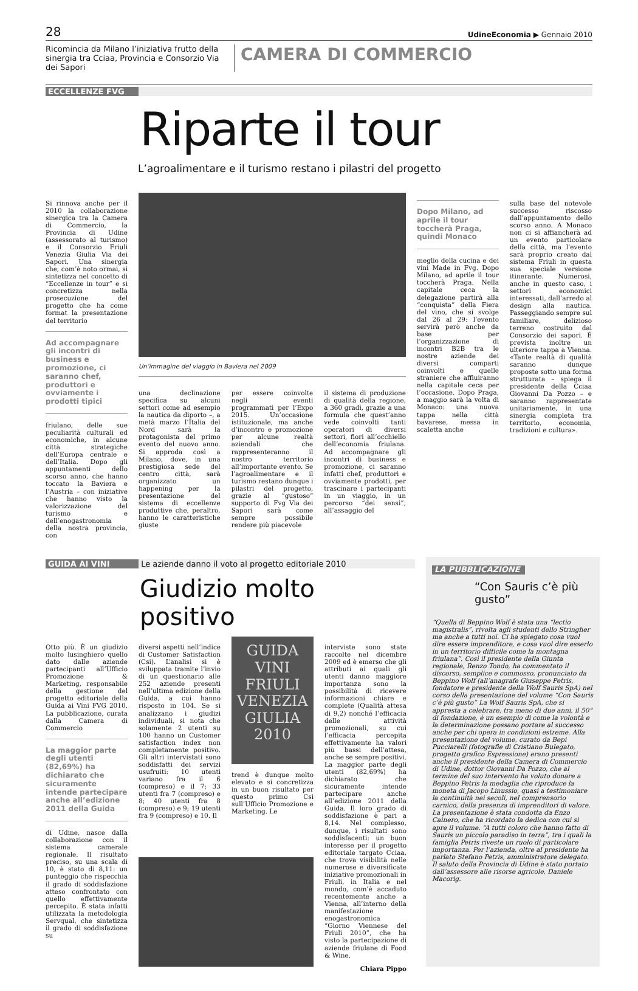28 UdineEconomia ▶ Gennaio 2010
Ricomincia da Milano l’iniziativa frutto della sinergia tra Cciaa, Provincia e Consorzio Via dei Sapori
CAMERA DI COMMERCIO
ECCELLENZE FVG
Riparte il tour
L’agroalimentare e il turismo restano i pilastri del progetto
Si rinnova anche per il 2010 la collaborazione sinergica tra la Camera di Commercio, la Provincia di Udine (assessorato al turismo) e il Consorzio Friuli Venezia Giulia Via dei Sapori. Una sinergia che, com’è noto ormai, si sintetizza nel concetto di “Eccellenze in tour” e si concretizza nella prosecuzione del progetto che ha come format la presentazione del territorio
Ad accompagnare gli incontri di business e promozione, ci saranno chef, produttori e ovviamente i prodotti tipici
friulano, delle sue peculiarità culturali ed economiche, in alcune città strategiche dell’Europa centrale e dell’Italia. Dopo gli appuntamenti dello scorso anno, che hanno toccato la Baviera e l’Austria – con iniziative che hanno visto la valorizzazione del turismo e dell’enogastronomia della nostra provincia, con
Un’immagine del viaggio in Baviera nel 2009
una declinazione specifica su alcuni settori come ad esempio la nautica da diporto –, a metà marzo l’Italia del Nord sarà la protagonista del primo evento del nuovo anno. Si approda così a Milano, dove, in una prestigiosa sede del centro città, sarà organizzato un happening per la presentazione del sistema di eccellenze produttive che, peraltro, hanno le caratteristiche giuste
per essere coinvolte negli eventi programmati per l’Expo 2015. Un’occasione istituzionale, ma anche d’incontro e promozione per alcune realtà aziendali che rappresenteranno il nostro territorio all’importante evento. Se l’agroalimentare e il turismo restano dunque i pilastri del progetto, grazie al “gustoso” supporto di Fvg Via dei Sapori sarà come sempre possibile rendere più piacevole
il sistema di produzione di qualità della regione, a 360 gradi, grazie a una formula che quest’anno vede coinvolti tanti operatori di diversi settori, fiori all’occhiello dell’economia friulana. Ad accompagnare gli incontri di business e promozione, ci saranno infatti chef, produttori e ovviamente prodotti, per trascinare i partecipanti in un viaggio, in un percorso “dei sensi”, all’assaggio del
Dopo Milano, ad aprile il tour toccherà Praga, quindi Monaco
meglio della cucina e dei vini Made in Fvg. Dopo Milano, ad aprile il tour toccherà Praga. Nella capitale ceca la delegazione partirà alla “conquista” della Fiera del vino, che si svolge dal 26 al 29: l’evento servirà però anche da base per l’organizzazione di incontri B2B tra le nostre aziende dei diversi comparti coinvolti e quelle straniere che affluiranno nella capitale ceca per l’occasione. Dopo Praga, a maggio sarà la volta di Monaco: una nuova tappa nella città bavarese, messa in scaletta anche
sulla base del notevole successo riscosso dall’appuntamento dello scorso anno. A Monaco non ci si affiancherà ad un evento particolare della città, ma l’evento sarà proprio creato dal sistema Friuli in questa sua speciale versione itinerante. Numerosi, anche in questo caso, i settori economici interessati, dall’arredo al design alla nautica. Passeggiando sempre sul familiare, delizioso terreno costruito dal Consorzio dei sapori. È prevista inoltre un ulteriore tappa a Vienna. «Tante realtà di qualità saranno dunque proposte sotto una forma strutturata – spiega il presidente della Cciaa Giovanni Da Pozzo – e saranno rappresentate unitariamente, in una sinergia completa tra territorio, economia, tradizioni e cultura».
GUIDA AI VINI Le aziende danno il voto al progetto editoriale 2010
Giudizio molto positivo
Otto più. È un giudizio molto lusinghiero quello dato dalle aziende partecipanti all’Ufficio Promozione & Marketing, responsabile della gestione del progetto editoriale della Guida ai Vini FVG 2010. La pubblicazione, curata dalla Camera di Commercio
La maggior parte degli utenti (82,69%) ha dichiarato che sicuramente intende partecipare anche all’edizione 2011 della Guida
di Udine, nasce dalla collaborazione con il sistema camerale regionale. Il risultato preciso, su una scala di 10, è stato di 8,11: un punteggio che rispecchia il grado di soddisfazione atteso confrontato con quello effettivamente percepito. È stata infatti utilizzata la metodologia Servqual, che sintetizza il grado di soddisfazione su
diversi aspetti nell’indice di Customer Satisfaction (Csi). L’analisi si è sviluppata tramite l’invio di un questionario alle 252 aziende presenti nell’ultima edizione della Guida, a cui hanno risposto in 104. Se si analizzano i giudizi individuali, si nota che solamente 2 utenti su 100 hanno un Customer satisfaction index non completamente positivo. Gli altri intervistati sono soddisfatti dei servizi usufruiti: 10 utenti variano fra il 6 (compreso) e il 7; 33 utenti fra 7 (compreso) e 8; 40 utenti fra 8 (compreso) e 9; 19 utenti fra 9 (compreso) e 10. Il
GUIDA VINI FRIULI VENEZIA GIULIA 2010
trend è dunque molto elevato e si concretizza in un buon risultato per questo primo Csi sull’Ufficio Promozione e Marketing. Le
interviste sono state raccolte nel dicembre 2009 ed è emerso che gli attributi ai quali gli utenti danno maggiore importanza sono la possibilità di ricevere informazioni chiare e complete (Qualità attesa di 9,2) nonché l’efficacia delle attività promozionali, su cui l’efficacia percepita effettivamente ha valori più bassi dell’attesa, anche se sempre positivi. La maggior parte degli utenti (82,69%) ha dichiarato che sicuramente intende partecipare anche all’edizione 2011 della Guida. Il loro grado di soddisfazione è pari a 8,14. Nel complesso, dunque, i risultati sono soddisfacenti: un buon interesse per il progetto editoriale targato Cciaa, che trova visibilità nelle numerose e diversificate iniziative promozionali in Friuli, in Italia e nel mondo, com’è accaduto recentemente anche a Vienna, all’interno della manifestazione enogastronomica “Giorno Viennese del Friuli 2010”, che ha visto la partecipazione di aziende friulane di Food & Wine.
Chiara Pippo
LA PUBBLICAZIONE
“Con Sauris c’è più gusto”
“Quella di Beppino Wolf è stata una “lectio magistralis”, rivolta agli studenti dello Stringher ma anche a tutti noi. Ci ha spiegato cosa vuol dire essere imprenditore, e cosa vuol dire esserlo in un territorio difficile come la montagna friulana”. Così il presidente della Giunta regionale, Renzo Tondo, ha commentato il discorso, semplice e commosso, pronunciato da Beppino Wolf (all’anagrafe Giuseppe Petris, fondatore e presidente della Wolf Sauris SpA) nel corso della presentazione del volume “Con Sauris c’è più gusto” La Wolf Sauris SpA, che si appresta a celebrare, tra meno di due anni, il 50° di fondazione, è un esempio di come la volontà e la determinazione possano portare al successo anche per chi opera in condizioni estreme. Alla presentazione del volume, curato da Bepi Pucciarelli (fotografie di Cristiano Bulegato, progetto grafico Espressione) erano presenti anche il presidente della Camera di Commercio di Udine, dottor Giovanni Da Pozzo, che al termine del suo intervento ha voluto donare a Beppino Petris la medaglia che riproduce la moneta di Jacopo Linussio, quasi a testimoniare la continuità nei secoli, nel comprensorio carnico, della presenza di imprenditori di valore. La presentazione è stata condotta da Enzo Cainero, che ha ricordato la dedica con cui si apre il volume. “A tutti coloro che hanno fatto di Sauris un piccolo paradiso in terra”, tra i quali la famiglia Petris riveste un ruolo di particolare importanza. Per l’azienda, oltre al presidente ha parlato Stefano Petris, amministratore delegato. Il saluto della Provincia di Udine è stato portato dall’assessore alle risorse agricole, Daniele Macorig.